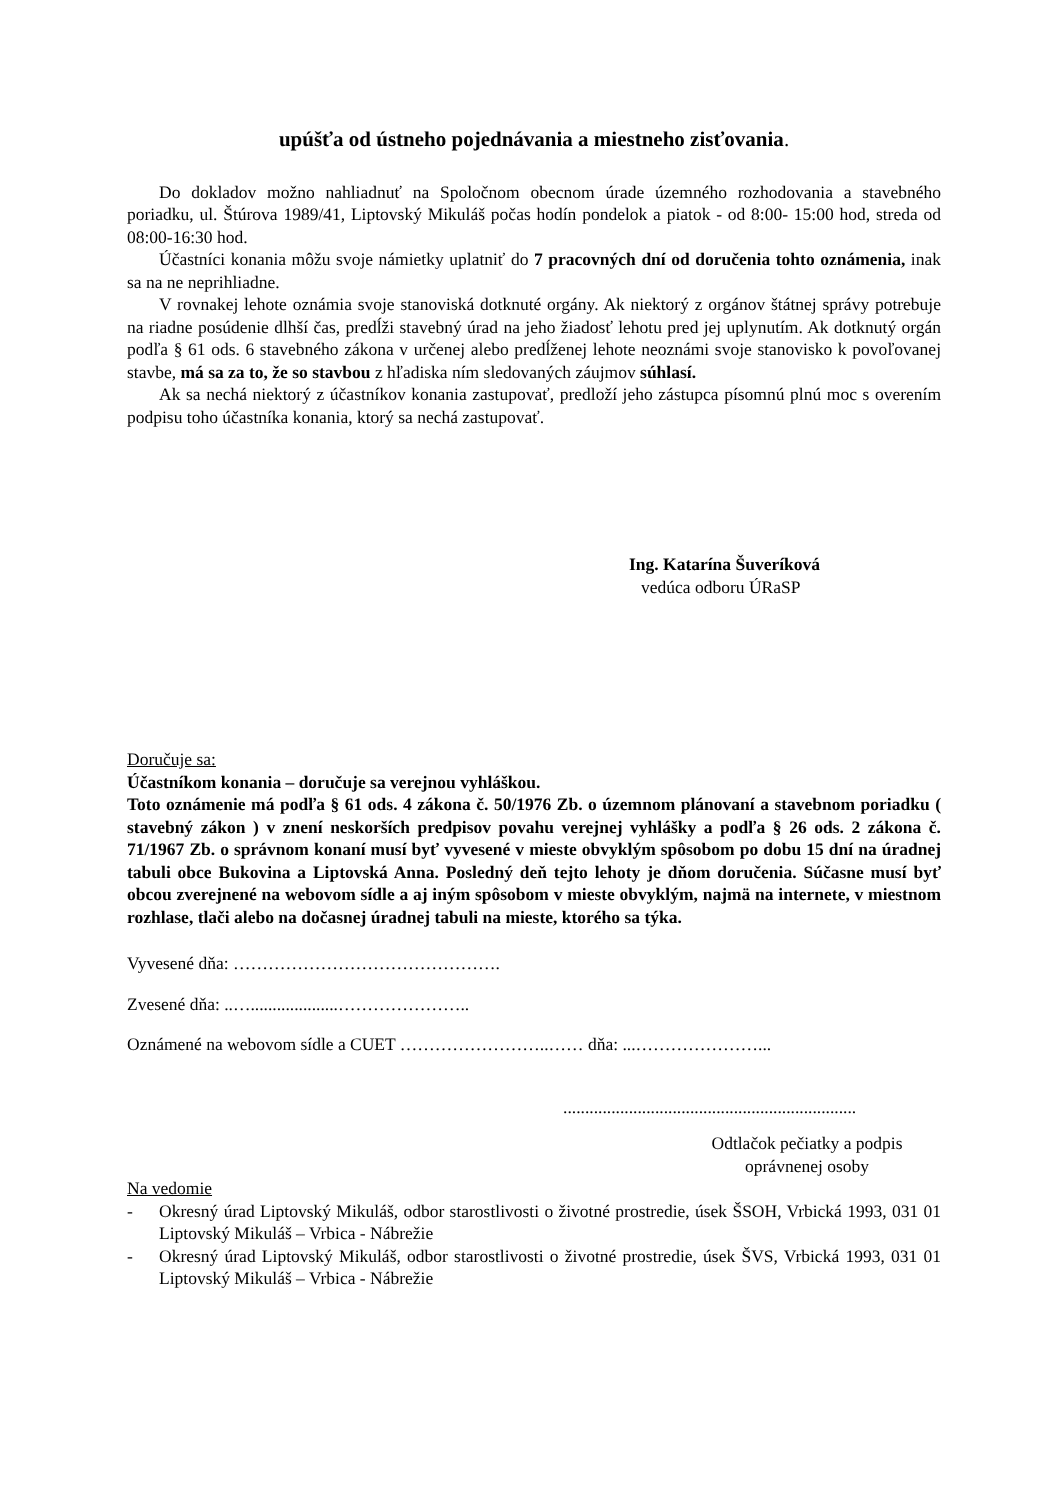upúšťa od ústneho pojednávania a miestneho zisťovania.
Do dokladov možno nahliadnuť na Spoločnom obecnom úrade územného rozhodovania a stavebného poriadku, ul. Štúrova 1989/41, Liptovský Mikuláš počas hodín pondelok a piatok - od 8:00- 15:00 hod, streda od 08:00-16:30 hod.
Účastníci konania môžu svoje námietky uplatniť do 7 pracovných dní od doručenia tohto oznámenia, inak sa na ne neprihliadne.
V rovnakej lehote oznámia svoje stanoviská dotknuté orgány. Ak niektorý z orgánov štátnej správy potrebuje na riadne posúdenie dlhší čas, predĺži stavebný úrad na jeho žiadosť lehotu pred jej uplynutím. Ak dotknutý orgán podľa § 61 ods. 6 stavebného zákona v určenej alebo predĺženej lehote neoznámi svoje stanovisko k povoľovanej stavbe, má sa za to, že so stavbou z hľadiska ním sledovaných záujmov súhlasí.
Ak sa nechá niektorý z účastníkov konania zastupovať, predloží jeho zástupca písomnú plnú moc s overením podpisu toho účastníka konania, ktorý sa nechá zastupovať.
Ing. Katarína Šuveríková
vedúca odboru ÚRaSP
Doručuje sa:
Účastníkom konania – doručuje sa verejnou vyhláškou.
Toto oznámenie má podľa § 61 ods. 4 zákona č. 50/1976 Zb. o územnom plánovaní a stavebnom poriadku ( stavebný zákon ) v znení neskorších predpisov povahu verejnej vyhlášky a podľa § 26 ods. 2 zákona č. 71/1967 Zb. o správnom konaní musí byť vyvesené v mieste obvyklým spôsobom po dobu 15 dní na úradnej tabuli obce Bukovina a Liptovská Anna. Posledný deň tejto lehoty je dňom doručenia. Súčasne musí byť obcou zverejnené na webovom sídle a aj iným spôsobom v mieste obvyklým, najmä na internete, v miestnom rozhlase, tlači alebo na dočasnej úradnej tabuli na mieste, ktorého sa týka.
Vyvesené dňa: ……………………………………….
Zvesené dňa: ..…....................…………………..
Oznámené na webovom sídle a CUET ……………………..…… dňa: ...…………………...
...................................................................
Odtlačok pečiatky a podpis
oprávnenej osoby
Na vedomie
- Okresný úrad Liptovský Mikuláš, odbor starostlivosti o životné prostredie, úsek ŠSOH, Vrbická 1993, 031 01 Liptovský Mikuláš – Vrbica - Nábrežie
- Okresný úrad Liptovský Mikuláš, odbor starostlivosti o životné prostredie, úsek ŠVS, Vrbická 1993, 031 01 Liptovský Mikuláš – Vrbica - Nábrežie